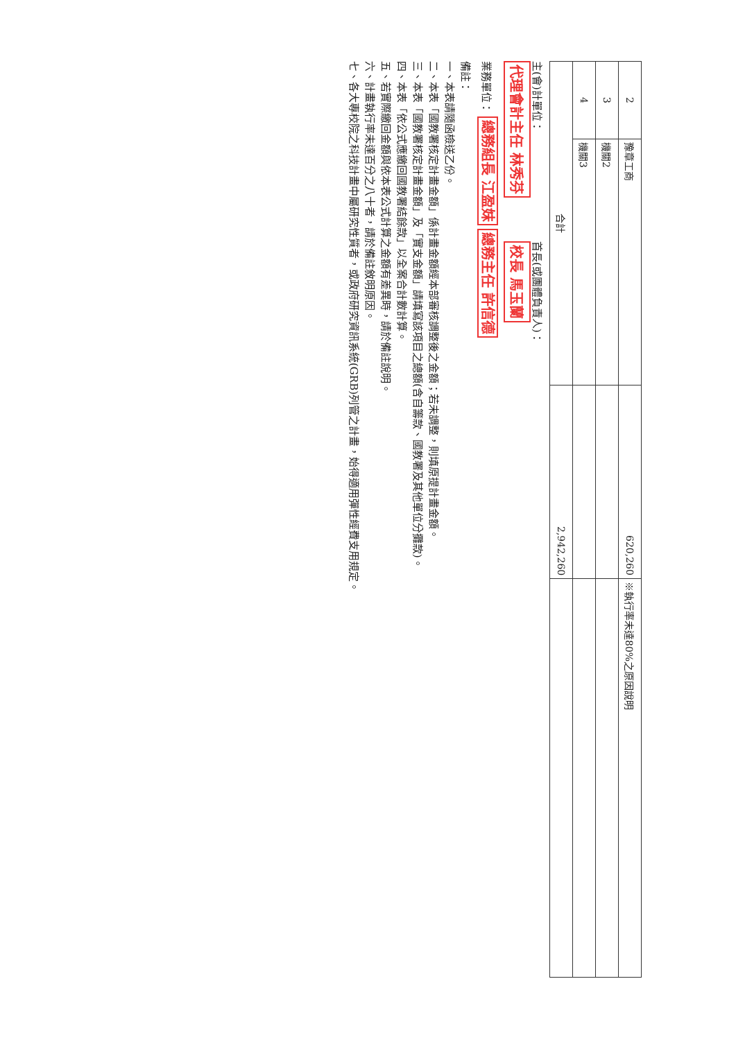| 2 | 豫章工商 | 620,260 | ※執行率未達80%之原因說明 |
| 3 | 機關2 | | |
| 4 | 機關3 | | |
| 合計 | | 2,942,260 | |
主(會)計單位： 代理會計主任 林秀芬
首長(或團體負責人)： 校長 馬玉蘭
業務單位： 總務組長 江盈妹 總務主任 許信德
備註：
一、本表請隨函檢送乙份。
二、本表「國教署核定計畫金額」係計畫金額經本部審核調整後之金額；若未調整，則填原提計畫金額。
三、本表「國教署核定計畫金額」及「實支金額」請填寫該項目之總額(含自籌款、國教署及其他單位分攤款)。
四、本表「依公式應繳回國教署結餘款」以全案合計數計算。
五、若實際繳回金額與依本表公式計算之金額有差異時，請於備註說明。
六、計畫執行率未達百分之八十者，請於備註敘明原因。
七、各大專校院之科技計畫中屬研究性質者，或政府研究資訊系統(GRB)列管之計畫，始得適用彈性經費支用規定。